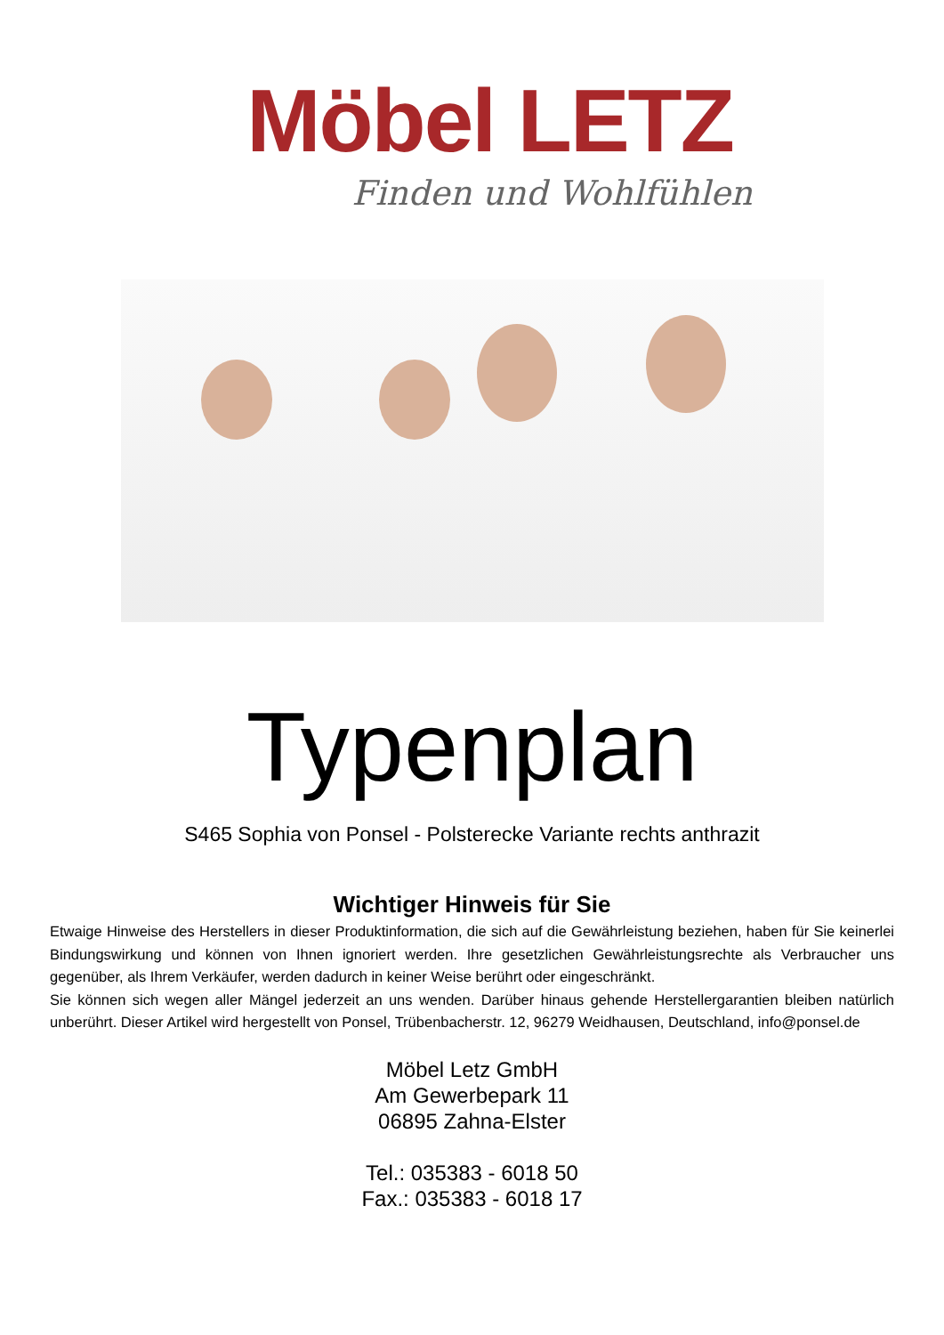Möbel LETZ
Finden und Wohlfühlen
Typenplan
S465 Sophia von Ponsel - Polsterecke Variante rechts anthrazit
Wichtiger Hinweis für Sie
Etwaige Hinweise des Herstellers in dieser Produktinformation, die sich auf die Gewährleistung beziehen, haben für Sie keinerlei Bindungswirkung und können von Ihnen ignoriert werden. Ihre gesetzlichen Gewährleistungsrechte als Verbraucher uns gegenüber, als Ihrem Verkäufer, werden dadurch in keiner Weise berührt oder eingeschränkt.
Sie können sich wegen aller Mängel jederzeit an uns wenden. Darüber hinaus gehende Herstellergarantien bleiben natürlich unberührt. Dieser Artikel wird hergestellt von Ponsel, Trübenbacherstr. 12, 96279 Weidhausen, Deutschland, info@ponsel.de
Möbel Letz GmbH
Am Gewerbepark 11
06895 Zahna-Elster
Tel.: 035383 - 6018 50
Fax.: 035383 - 6018 17